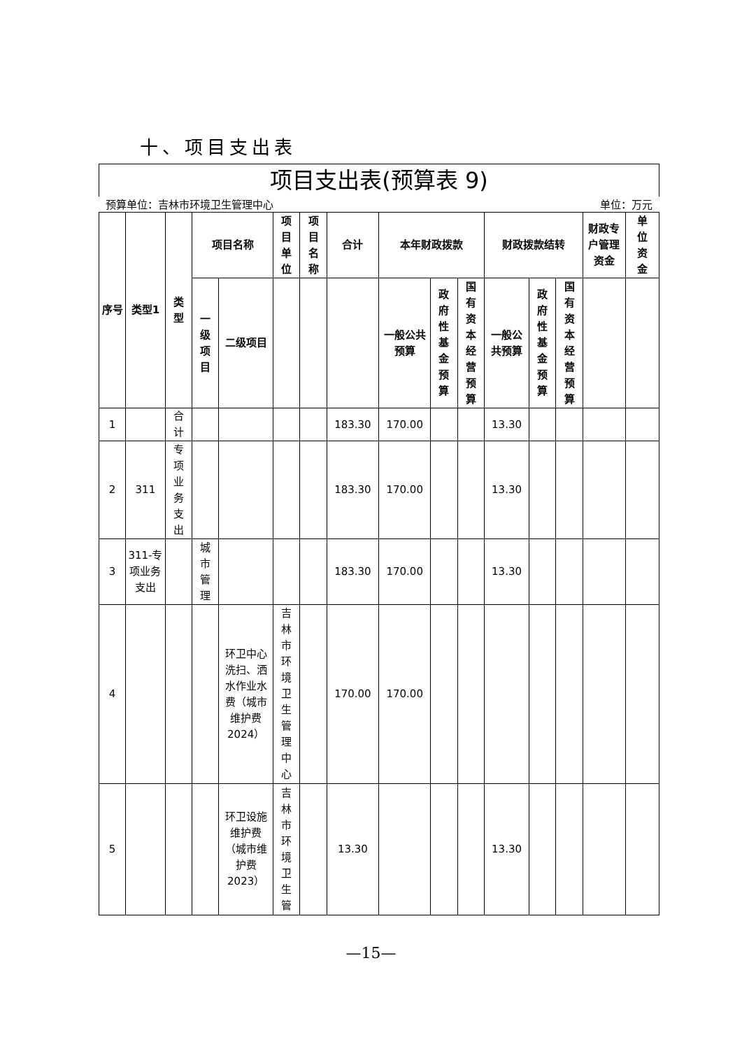十、项目支出表
项目支出表(预算表 9)
预算单位：吉林市环境卫生管理中心 单位：万元
| 序号 | 类型1 | 类型 | 项目名称 | | 项目单位 | 项目名称 | 合计 | 本年财政拨款 | | | 财政拨款结转 | | | 财政专户管理资金 | 单位资金 |
| --- | --- | --- | --- | --- | --- | --- | --- | --- | --- | --- | --- | --- | --- | --- | --- |
| | | | 一级项目 | 二级项目 | | | | 一般公共预算 | 政府性基金预算 | 国有资本经营预算 | 一般公共预算 | 政府性基金预算 | 国有资本经营预算 | | |
| 1 | | 合计 | | | | | 183.30 | 170.00 | | | 13.30 | | | | |
| 2 | 311 | 专项业务支出 | | | | | 183.30 | 170.00 | | | 13.30 | | | | |
| 3 | 311-专项业务支出 | | 城市管理 | | | | 183.30 | 170.00 | | | 13.30 | | | | |
| 4 | | | | 环卫中心洗扫、洒水作业水费（城市维护费2024） | 吉林市环境卫生管理中心 | | 170.00 | 170.00 | | | | | | | |
| 5 | | | | 环卫设施维护费（城市维护费2023） | 吉林市环境卫生管 | | 13.30 | | | | 13.30 | | | | |
—15—